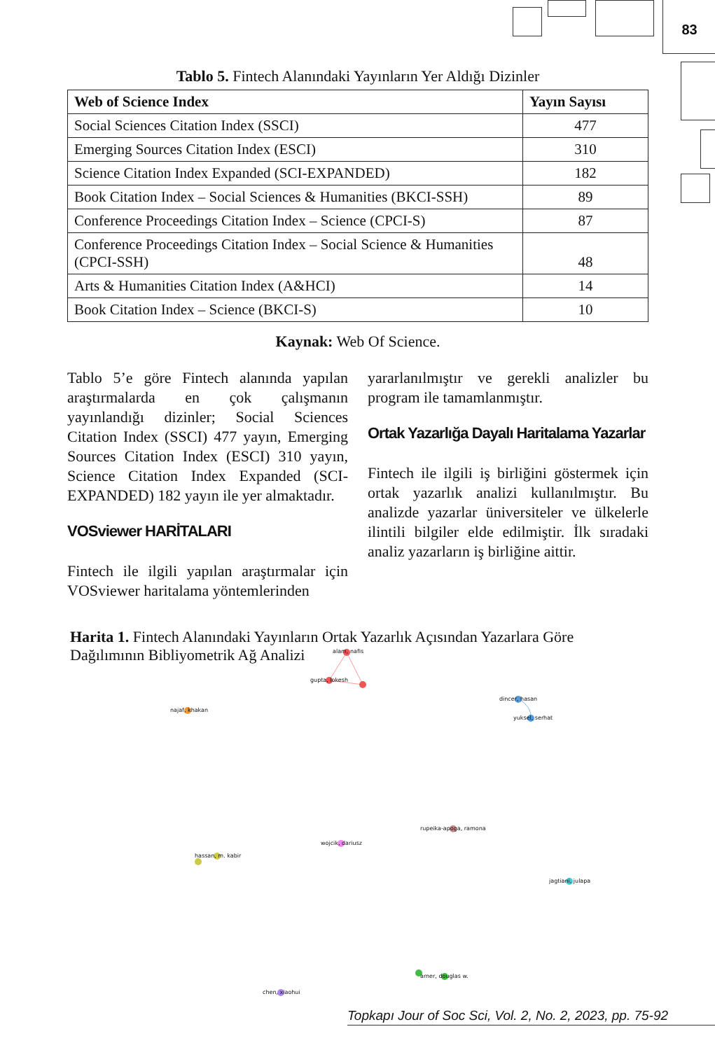83
Tablo 5. Fintech Alanındaki Yayınların Yer Aldığı Dizinler
| Web of Science Index | Yayın Sayısı |
| --- | --- |
| Social Sciences Citation Index (SSCI) | 477 |
| Emerging Sources Citation Index (ESCI) | 310 |
| Science Citation Index Expanded (SCI-EXPANDED) | 182 |
| Book Citation Index – Social Sciences & Humanities (BKCI-SSH) | 89 |
| Conference Proceedings Citation Index – Science (CPCI-S) | 87 |
| Conference Proceedings Citation Index – Social Science & Humanities (CPCI-SSH) | 48 |
| Arts & Humanities Citation Index (A&HCI) | 14 |
| Book Citation Index – Science (BKCI-S) | 10 |
Kaynak: Web Of Science.
Tablo 5’e göre Fintech alanında yapılan araştırmalarda en çok çalışmanın yayınlandığı dizinler; Social Sciences Citation Index (SSCI) 477 yayın, Emerging Sources Citation Index (ESCI) 310 yayın, Science Citation Index Expanded (SCI-EXPANDED) 182 yayın ile yer almaktadır.
VOSviewer HARİTALARI
Fintech ile ilgili yapılan araştırmalar için VOSviewer haritalama yöntemlerinden
yararlanılmıştır ve gerekli analizler bu program ile tamamlanmıştır.
Ortak Yazarlığa Dayalı Haritalama Yazarlar
Fintech ile ilgili iş birliğini göstermek için ortak yazarlık analizi kullanılmıştır. Bu analizde yazarlar üniversiteler ve ülkelerle ilintili bilgiler elde edilmiştir. İlk sıradaki analiz yazarların iş birliğine aittir.
Harita 1. Fintech Alanındaki Yayınların Ortak Yazarlık Açısından Yazarlara Göre Dağılımının Bibliyometrik Ağ Analizi
alam, nafis
gupta, lokesh
najaf, khakan
dincer, hasan
yuksel, serhat
rupeika-apoga, ramona
wojcik, dariusz
hassan, m. kabir
jagtiani, julapa
arner, douglas w.
chen, xiaohui
Topkapı Jour of Soc Sci, Vol. 2, No. 2, 2023, pp. 75-92